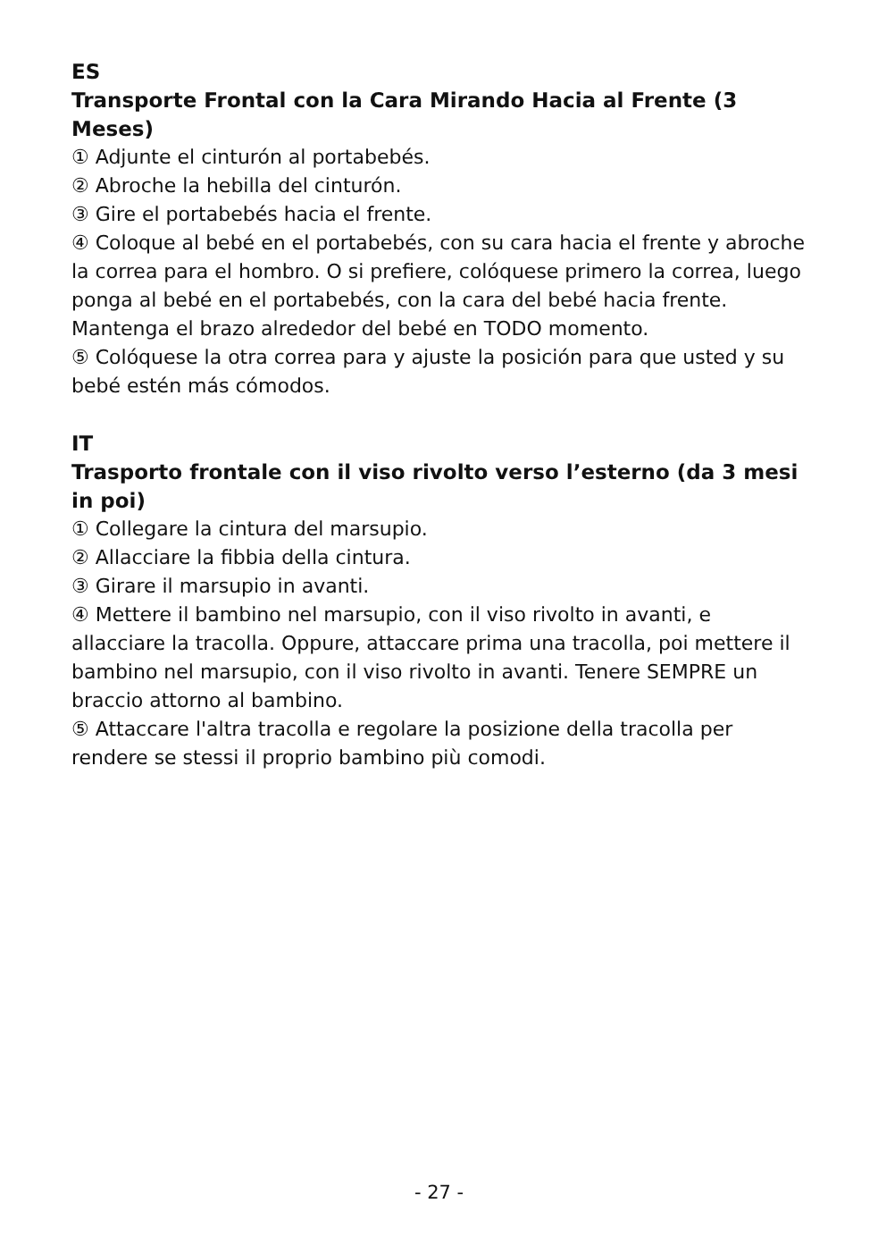ES
Transporte Frontal con la Cara Mirando Hacia al Frente (3 Meses)
① Adjunte el cinturón al portabebés.
② Abroche la hebilla del cinturón.
③ Gire el portabebés hacia el frente.
④ Coloque al bebé en el portabebés, con su cara hacia el frente y abroche la correa para el hombro. O si prefiere, colóquese primero la correa, luego ponga al bebé en el portabebés, con la cara del bebé hacia frente. Mantenga el brazo alrededor del bebé en TODO momento.
⑤ Colóquese la otra correa para y ajuste la posición para que usted y su bebé estén más cómodos.
IT
Trasporto frontale con il viso rivolto verso l’esterno (da 3 mesi in poi)
① Collegare la cintura del marsupio.
② Allacciare la fibbia della cintura.
③ Girare il marsupio in avanti.
④ Mettere il bambino nel marsupio, con il viso rivolto in avanti, e allacciare la tracolla. Oppure, attaccare prima una tracolla, poi mettere il bambino nel marsupio, con il viso rivolto in avanti. Tenere SEMPRE un braccio attorno al bambino.
⑤ Attaccare l'altra tracolla e regolare la posizione della tracolla per rendere se stessi il proprio bambino più comodi.
- 27 -